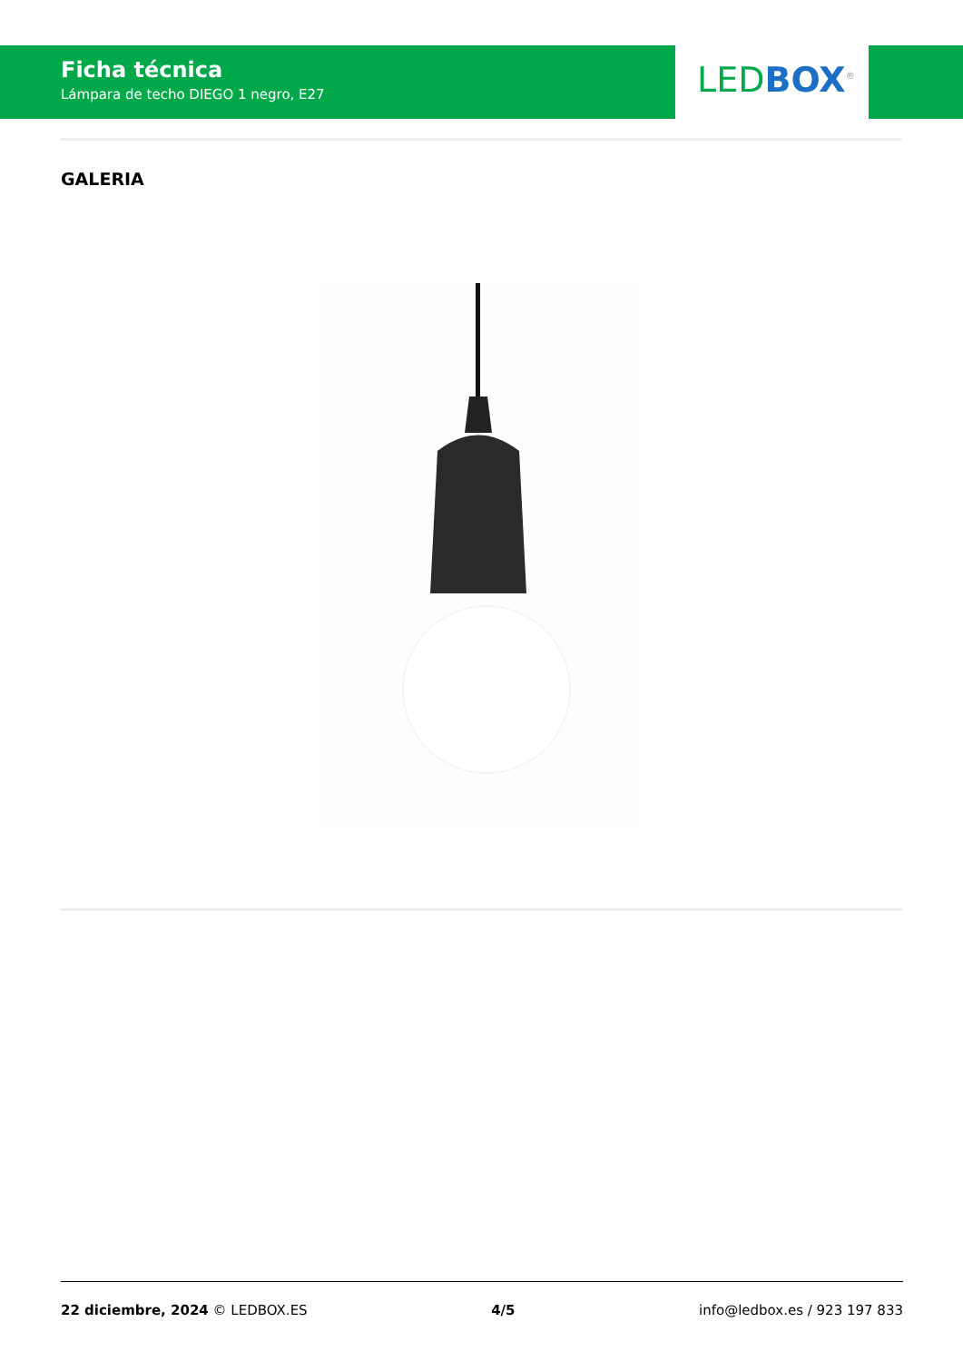Ficha técnica
Lámpara de techo DIEGO 1 negro, E27
LED BOX<sup>®</sup>
GALERIA
22 diciembre, 2024 © LEDBOX.ES 4/5 info@ledbox.es / 923 197 833